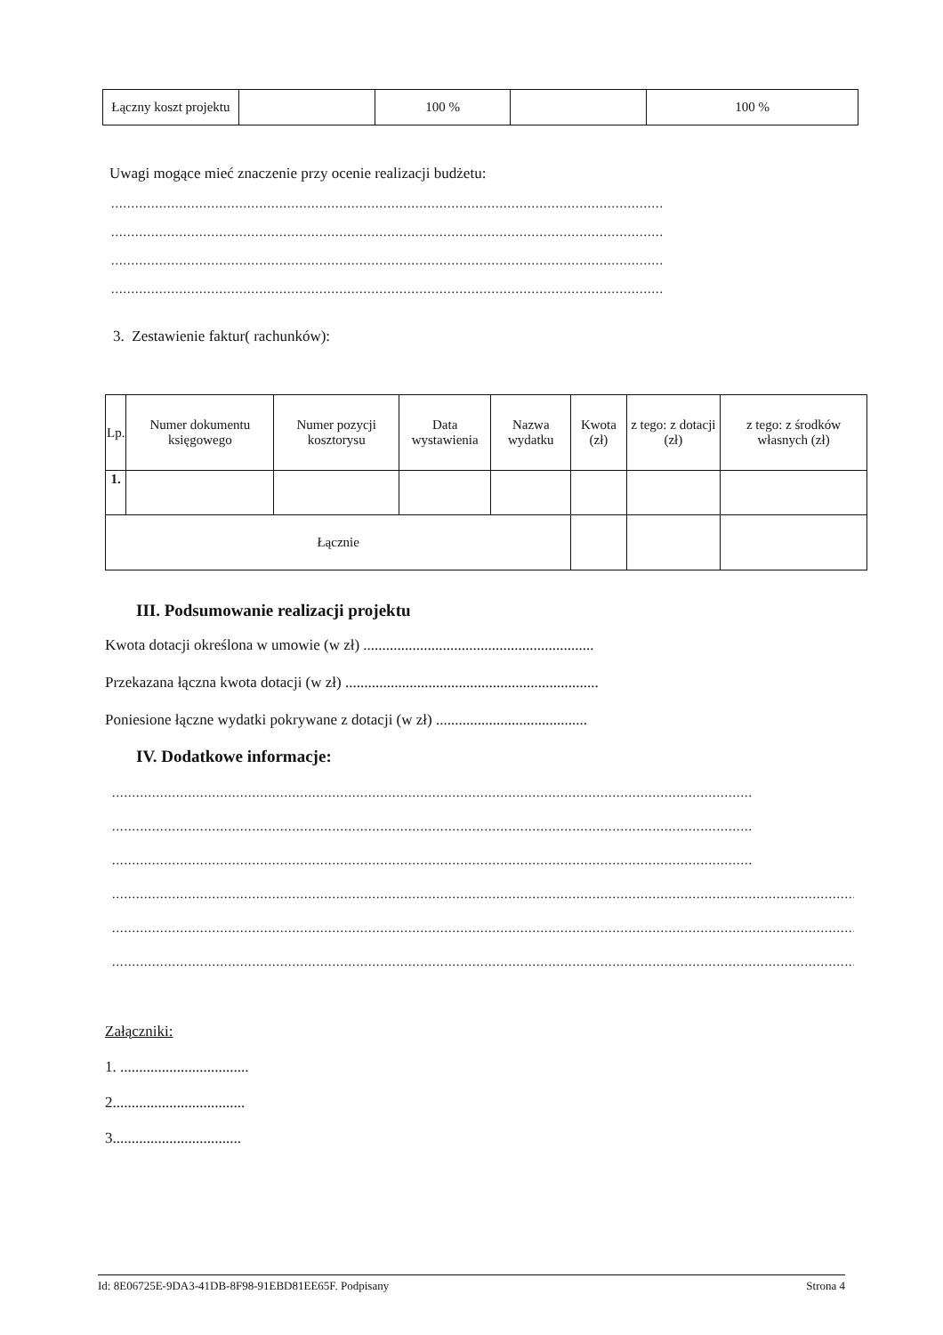| Łączny koszt projektu | | 100 % | | 100 % |
Uwagi mogące mieć znaczenie przy ocenie realizacji budżetu:
..........................................................................................................................................
..........................................................................................................................................
..........................................................................................................................................
..........................................................................................................................................
3. Zestawienie faktur( rachunków):
| Lp. | Numer dokumentu księgowego | Numer pozycji kosztorysu | Data wystawienia | Nazwa wydatku | Kwota (zł) | z tego: z dotacji (zł) | z tego: z środków własnych (zł) |
| --- | --- | --- | --- | --- | --- | --- | --- |
| 1. | | | | | | | |
| Łącznie | | | | | | | |
III. Podsumowanie realizacji projektu
Kwota dotacji określona w umowie (w zł) .............................................................
Przekazana łączna kwota dotacji (w zł) ...................................................................
Poniesione łączne wydatki pokrywane z dotacji (w zł) ........................................
IV. Dodatkowe informacje:
................................................................................................................................................................
................................................................................................................................................................
................................................................................................................................................................
.................................................................................................................................................................................................
.................................................................................................................................................................................................
.................................................................................................................................................................................................
Załączniki:
1. ..................................
2...................................
3..................................
Id: 8E06725E-9DA3-41DB-8F98-91EBD81EE65F. Podpisany Strona 4